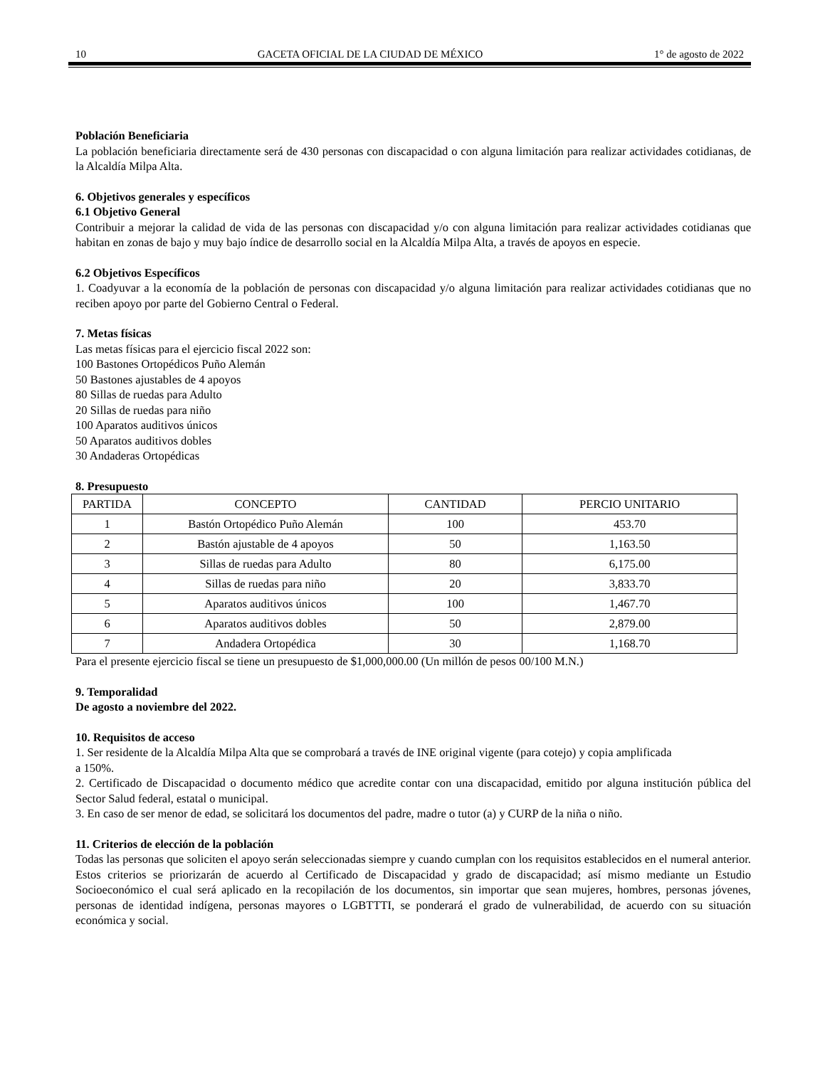10 GACETA OFICIAL DE LA CIUDAD DE MÉXICO 1° de agosto de 2022
Población Beneficiaria
La población beneficiaria directamente será de 430 personas con discapacidad o con alguna limitación para realizar actividades cotidianas, de la Alcaldía Milpa Alta.
6. Objetivos generales y específicos
6.1 Objetivo General
Contribuir a mejorar la calidad de vida de las personas con discapacidad y/o con alguna limitación para realizar actividades cotidianas que habitan en zonas de bajo y muy bajo índice de desarrollo social en la Alcaldía Milpa Alta, a través de apoyos en especie.
6.2 Objetivos Específicos
1. Coadyuvar a la economía de la población de personas con discapacidad y/o alguna limitación para realizar actividades cotidianas que no reciben apoyo por parte del Gobierno Central o Federal.
7. Metas físicas
Las metas físicas para el ejercicio fiscal 2022 son:
100 Bastones Ortopédicos Puño Alemán
50 Bastones ajustables de 4 apoyos
80 Sillas de ruedas para Adulto
20 Sillas de ruedas para niño
100 Aparatos auditivos únicos
50 Aparatos auditivos dobles
30 Andaderas Ortopédicas
8. Presupuesto
| PARTIDA | CONCEPTO | CANTIDAD | PERCIO UNITARIO |
| --- | --- | --- | --- |
| 1 | Bastón Ortopédico Puño Alemán | 100 | 453.70 |
| 2 | Bastón ajustable de 4 apoyos | 50 | 1,163.50 |
| 3 | Sillas de ruedas para Adulto | 80 | 6,175.00 |
| 4 | Sillas de ruedas para niño | 20 | 3,833.70 |
| 5 | Aparatos auditivos únicos | 100 | 1,467.70 |
| 6 | Aparatos auditivos dobles | 50 | 2,879.00 |
| 7 | Andadera Ortopédica | 30 | 1,168.70 |
Para el presente ejercicio fiscal se tiene un presupuesto de $1,000,000.00 (Un millón de pesos 00/100 M.N.)
9. Temporalidad
De agosto a noviembre del 2022.
10. Requisitos de acceso
1. Ser residente de la Alcaldía Milpa Alta que se comprobará a través de INE original vigente (para cotejo) y copia amplificada
a 150%.
2. Certificado de Discapacidad o documento médico que acredite contar con una discapacidad, emitido por alguna institución pública del Sector Salud federal, estatal o municipal.
3. En caso de ser menor de edad, se solicitará los documentos del padre, madre o tutor (a) y CURP de la niña o niño.
11. Criterios de elección de la población
Todas las personas que soliciten el apoyo serán seleccionadas siempre y cuando cumplan con los requisitos establecidos en el numeral anterior. Estos criterios se priorizarán de acuerdo al Certificado de Discapacidad y grado de discapacidad; así mismo mediante un Estudio Socioeconómico el cual será aplicado en la recopilación de los documentos, sin importar que sean mujeres, hombres, personas jóvenes, personas de identidad indígena, personas mayores o LGBTTTI, se ponderará el grado de vulnerabilidad, de acuerdo con su situación económica y social.